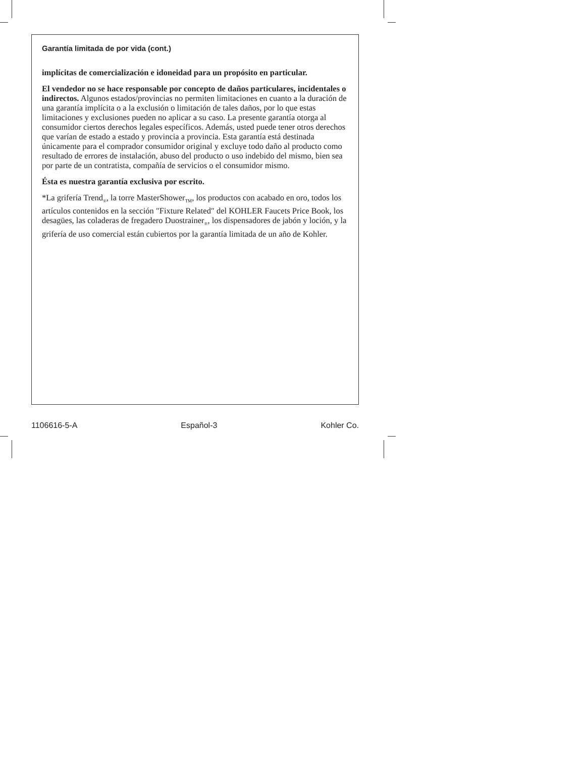Garantía limitada de por vida (cont.)
implícitas de comercialización e idoneidad para un propósito en particular.
El vendedor no se hace responsable por concepto de daños particulares, incidentales o indirectos. Algunos estados/provincias no permiten limitaciones en cuanto a la duración de una garantía implícita o a la exclusión o limitación de tales daños, por lo que estas limitaciones y exclusiones pueden no aplicar a su caso. La presente garantía otorga al consumidor ciertos derechos legales específicos. Además, usted puede tener otros derechos que varían de estado a estado y provincia a provincia. Esta garantía está destinada únicamente para el comprador consumidor original y excluye todo daño al producto como resultado de errores de instalación, abuso del producto o uso indebido del mismo, bien sea por parte de un contratista, compañía de servicios o el consumidor mismo.
Ésta es nuestra garantía exclusiva por escrito.
*La grifería Trend<sub>®</sub>, la torre MasterShower<sub>TM</sub>, los productos con acabado en oro, todos los artículos contenidos en la sección ″Fixture Related″ del KOHLER Faucets Price Book, los desagües, las coladeras de fregadero Duostrainer<sub>®</sub>, los dispensadores de jabón y loción, y la grifería de uso comercial están cubiertos por la garantía limitada de un año de Kohler.
1106616-5-A Español-3 Kohler Co.